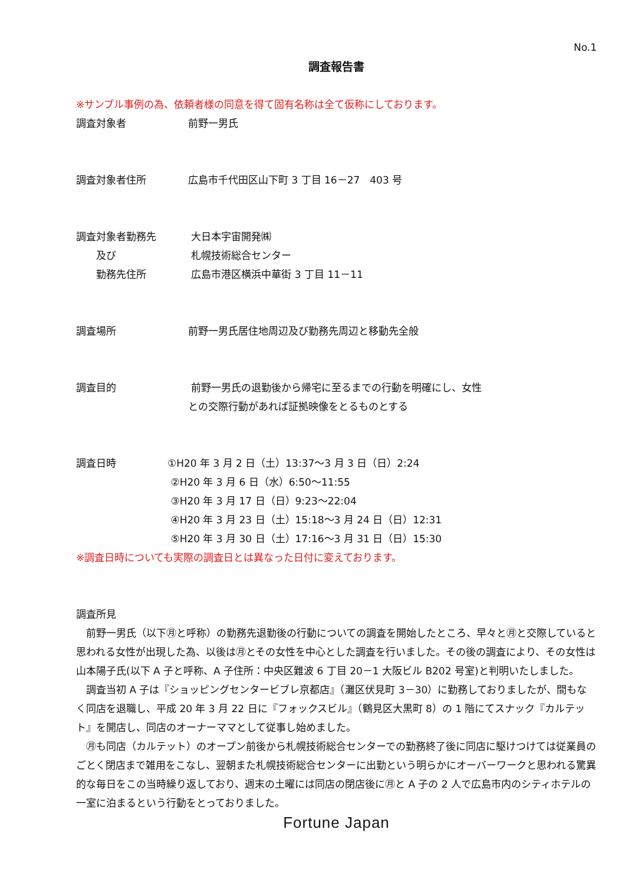No.1
調査報告書
※サンプル事例の為、依頼者様の同意を得て固有名称は全て仮称にしております。
調査対象者 前野一男氏
調査対象者住所 広島市千代田区山下町 3 丁目 16－27　403 号
調査対象者勤務先 大日本宇宙開発㈱
　　及び 札幌技術総合センター
　　勤務先住所 広島市港区横浜中華街 3 丁目 11－11
調査場所 前野一男氏居住地周辺及び勤務先周辺と移動先全般
調査目的 前野一男氏の退勤後から帰宅に至るまでの行動を明確にし、女性
との交際行動があれば証拠映像をとるものとする
調査日時 ①H20 年 3 月 2 日（土）13:37～3 月 3 日（日）2:24
②H20 年 3 月 6 日（水）6:50～11:55
③H20 年 3 月 17 日（日）9:23～22:04
④H20 年 3 月 23 日（土）15:18～3 月 24 日（日）12:31
⑤H20 年 3 月 30 日（土）17:16～3 月 31 日（日）15:30
※調査日時についても実際の調査日とは異なった日付に変えております。
調査所見
　前野一男氏（以下㊊と呼称）の勤務先退勤後の行動についての調査を開始したところ、早々と㊊と交際していると思われる女性が出現した為、以後は㊊とその女性を中心とした調査を行いました。その後の調査により、その女性は山本陽子氏(以下 A 子と呼称、A 子住所：中央区難波 6 丁目 20－1 大阪ビル B202 号室)と判明いたしました。
　調査当初 A 子は『ショッピングセンタービブレ京都店』（灘区伏見町 3－30）に勤務しておりましたが、間もなく同店を退職し、平成 20 年 3 月 22 日に『フォックスビル』（鶴見区大黒町 8）の 1 階にてスナック『カルテット』を開店し、同店のオーナーママとして従事し始めました。
　㊊も同店（カルテット）のオープン前後から札幌技術総合センターでの勤務終了後に同店に駆けつけては従業員のごとく閉店まで雑用をこなし、翌朝また札幌技術総合センターに出勤という明らかにオーバーワークと思われる驚異的な毎日をこの当時繰り返しており、週末の土曜には同店の閉店後に㊊と A 子の 2 人で広島市内のシティホテルの一室に泊まるという行動をとっておりました。
Fortune Japan